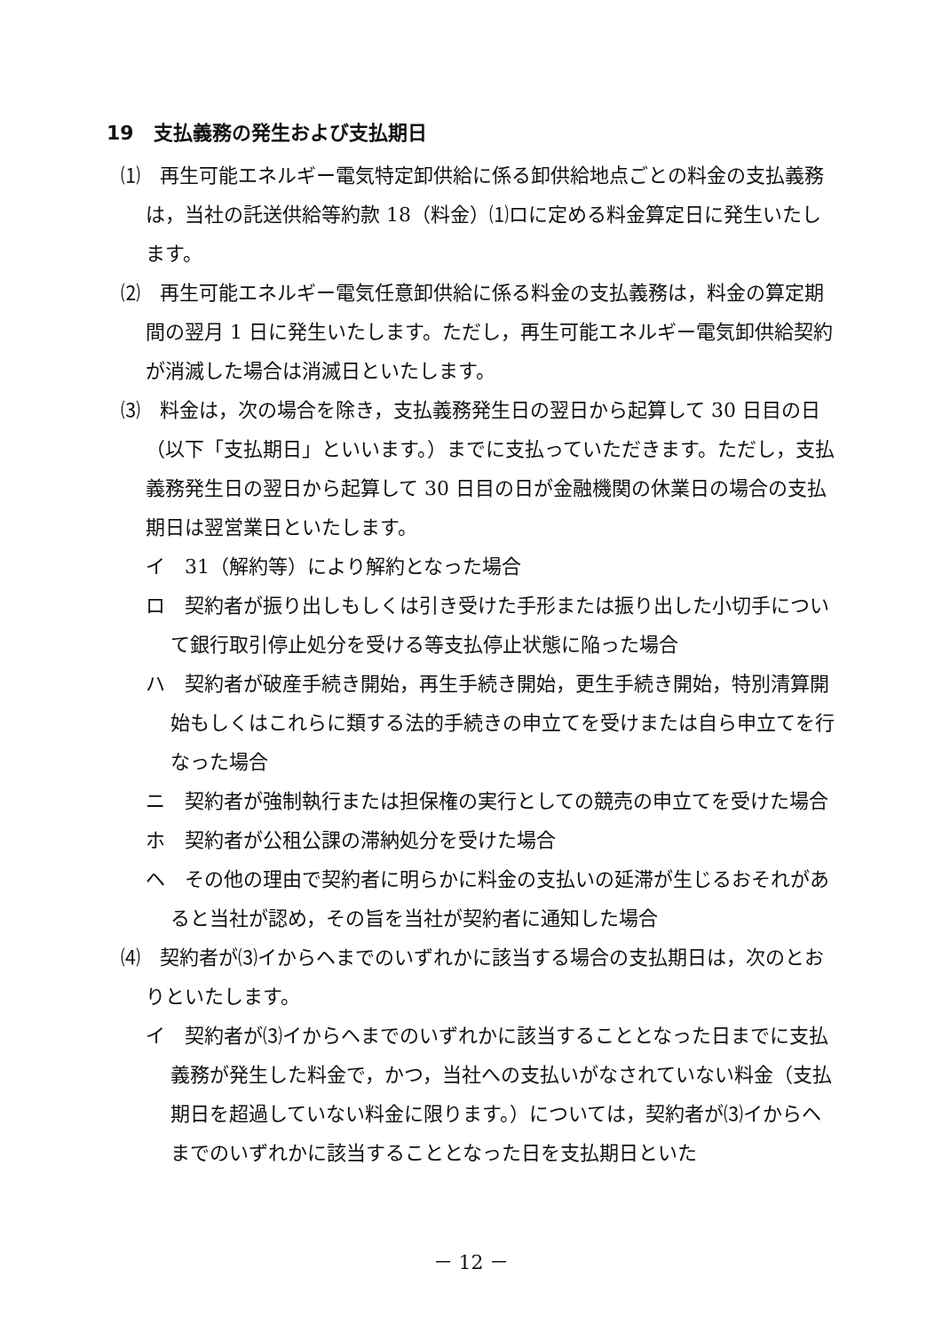19　支払義務の発生および支払期日
⑴　再生可能エネルギー電気特定卸供給に係る卸供給地点ごとの料金の支払義務は，当社の託送供給等約款 18（料金）⑴ロに定める料金算定日に発生いたします。
⑵　再生可能エネルギー電気任意卸供給に係る料金の支払義務は，料金の算定期間の翌月 1 日に発生いたします。ただし，再生可能エネルギー電気卸供給契約が消滅した場合は消滅日といたします。
⑶　料金は，次の場合を除き，支払義務発生日の翌日から起算して 30 日目の日（以下「支払期日」といいます。）までに支払っていただきます。ただし，支払義務発生日の翌日から起算して 30 日目の日が金融機関の休業日の場合の支払期日は翌営業日といたします。
イ　31（解約等）により解約となった場合
ロ　契約者が振り出しもしくは引き受けた手形または振り出した小切手について銀行取引停止処分を受ける等支払停止状態に陥った場合
ハ　契約者が破産手続き開始，再生手続き開始，更生手続き開始，特別清算開始もしくはこれらに類する法的手続きの申立てを受けまたは自ら申立てを行なった場合
ニ　契約者が強制執行または担保権の実行としての競売の申立てを受けた場合
ホ　契約者が公租公課の滞納処分を受けた場合
ヘ　その他の理由で契約者に明らかに料金の支払いの延滞が生じるおそれがあると当社が認め，その旨を当社が契約者に通知した場合
⑷　契約者が⑶イからヘまでのいずれかに該当する場合の支払期日は，次のとおりといたします。
イ　契約者が⑶イからヘまでのいずれかに該当することとなった日までに支払義務が発生した料金で，かつ，当社への支払いがなされていない料金（支払期日を超過していない料金に限ります。）については，契約者が⑶イからヘまでのいずれかに該当することとなった日を支払期日といた
－ 12 －